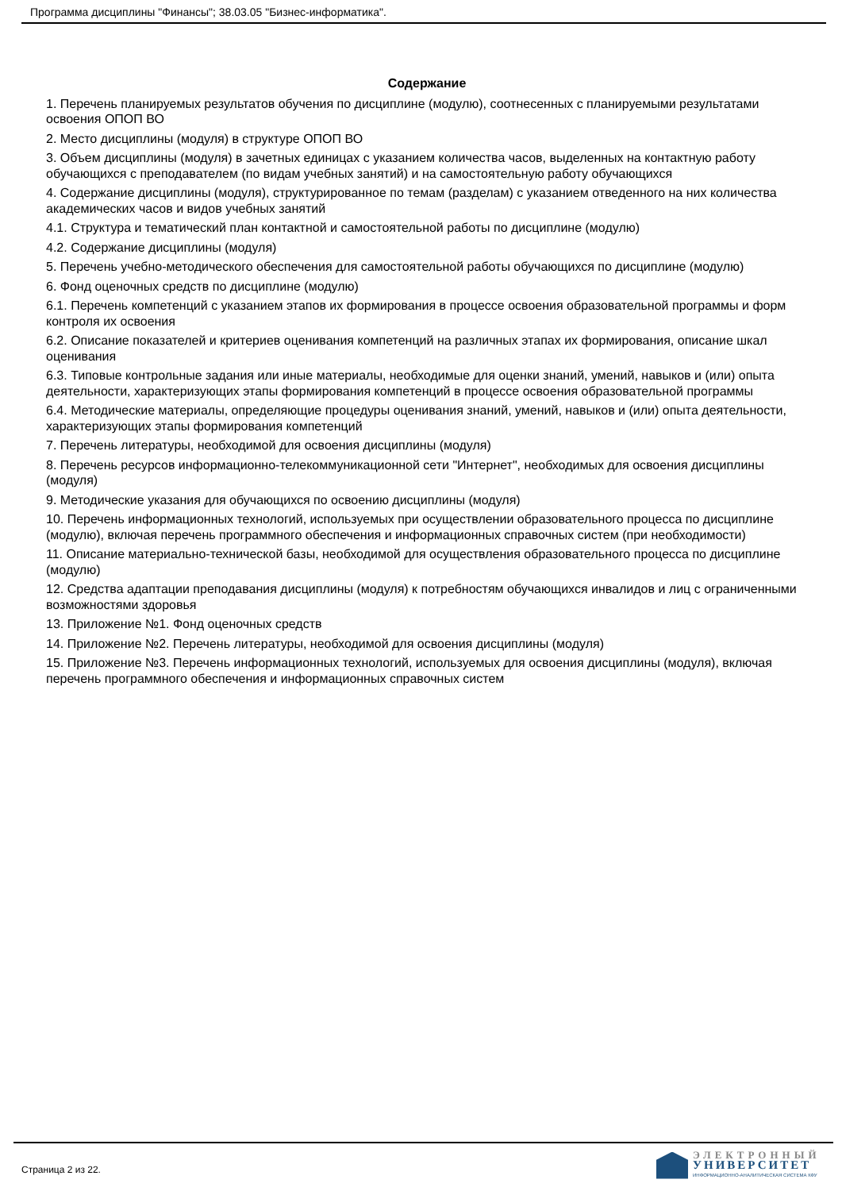Программа дисциплины "Финансы"; 38.03.05 "Бизнес-информатика".
Содержание
1. Перечень планируемых результатов обучения по дисциплине (модулю), соотнесенных с планируемыми результатами освоения ОПОП ВО
2. Место дисциплины (модуля) в структуре ОПОП ВО
3. Объем дисциплины (модуля) в зачетных единицах с указанием количества часов, выделенных на контактную работу обучающихся с преподавателем (по видам учебных занятий) и на самостоятельную работу обучающихся
4. Содержание дисциплины (модуля), структурированное по темам (разделам) с указанием отведенного на них количества академических часов и видов учебных занятий
4.1. Структура и тематический план контактной и самостоятельной работы по дисциплине (модулю)
4.2. Содержание дисциплины (модуля)
5. Перечень учебно-методического обеспечения для самостоятельной работы обучающихся по дисциплине (модулю)
6. Фонд оценочных средств по дисциплине (модулю)
6.1. Перечень компетенций с указанием этапов их формирования в процессе освоения образовательной программы и форм контроля их освоения
6.2. Описание показателей и критериев оценивания компетенций на различных этапах их формирования, описание шкал оценивания
6.3. Типовые контрольные задания или иные материалы, необходимые для оценки знаний, умений, навыков и (или) опыта деятельности, характеризующих этапы формирования компетенций в процессе освоения образовательной программы
6.4. Методические материалы, определяющие процедуры оценивания знаний, умений, навыков и (или) опыта деятельности, характеризующих этапы формирования компетенций
7. Перечень литературы, необходимой для освоения дисциплины (модуля)
8. Перечень ресурсов информационно-телекоммуникационной сети "Интернет", необходимых для освоения дисциплины (модуля)
9. Методические указания для обучающихся по освоению дисциплины (модуля)
10. Перечень информационных технологий, используемых при осуществлении образовательного процесса по дисциплине (модулю), включая перечень программного обеспечения и информационных справочных систем (при необходимости)
11. Описание материально-технической базы, необходимой для осуществления образовательного процесса по дисциплине (модулю)
12. Средства адаптации преподавания дисциплины (модуля) к потребностям обучающихся инвалидов и лиц с ограниченными возможностями здоровья
13. Приложение №1. Фонд оценочных средств
14. Приложение №2. Перечень литературы, необходимой для освоения дисциплины (модуля)
15. Приложение №3. Перечень информационных технологий, используемых для освоения дисциплины (модуля), включая перечень программного обеспечения и информационных справочных систем
Страница 2 из 22.
ЭЛЕКТРОННЫЙ
УНИВЕРСИТЕТ
ИНФОРМАЦИОННО-АНАЛИТИЧЕСКАЯ СИСТЕМА КФУ